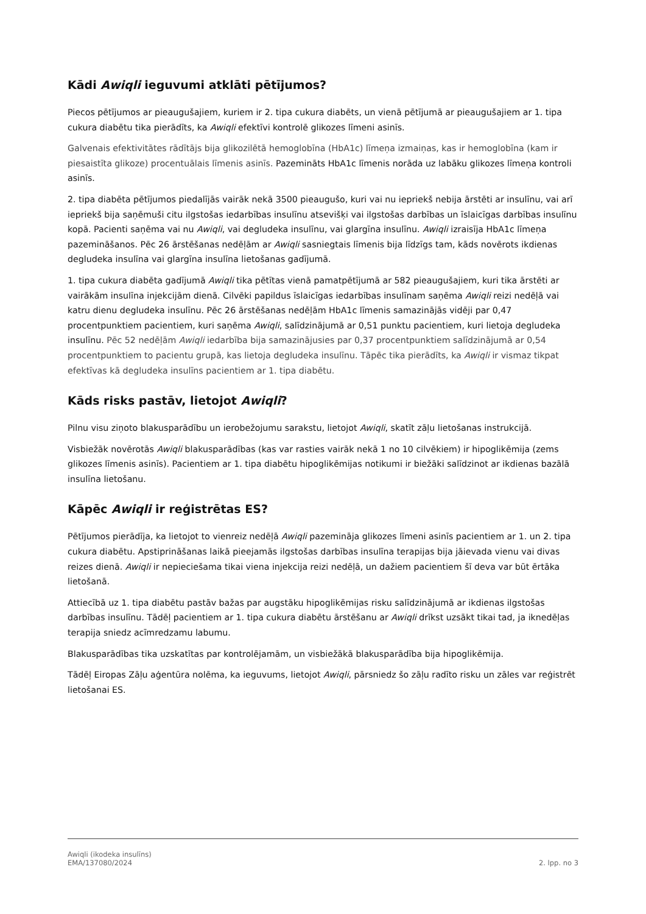Kādi Awiqli ieguvumi atklāti pētījumos?
Piecos pētījumos ar pieaugušajiem, kuriem ir 2. tipa cukura diabēts, un vienā pētījumā ar pieaugušajiem ar 1. tipa cukura diabētu tika pierādīts, ka Awiqli efektīvi kontrolē glikozes līmeni asinīs.
Galvenais efektivitātes rādītājs bija glikozilētā hemoglobīna (HbA1c) līmeņa izmaiņas, kas ir hemoglobīna (kam ir piesaistīta glikoze) procentuālais līmenis asinīs. Pazemināts HbA1c līmenis norāda uz labāku glikozes līmeņa kontroli asinīs.
2. tipa diabēta pētījumos piedalījās vairāk nekā 3500 pieaugušo, kuri vai nu iepriekš nebija ārstēti ar insulīnu, vai arī iepriekš bija saņēmuši citu ilgstošas iedarbības insulīnu atsevišķi vai ilgstošas darbības un īslaicīgas darbības insulīnu kopā. Pacienti saņēma vai nu Awiqli, vai degludeka insulīnu, vai glargīna insulīnu. Awiqli izraisīja HbA1c līmeņa pazemināšanos. Pēc 26 ārstēšanas nedēļām ar Awiqli sasniegtais līmenis bija līdzīgs tam, kāds novērots ikdienas degludeka insulīna vai glargīna insulīna lietošanas gadījumā.
1. tipa cukura diabēta gadījumā Awiqli tika pētītas vienā pamatpētījumā ar 582 pieaugušajiem, kuri tika ārstēti ar vairākām insulīna injekcijām dienā. Cilvēki papildus īslaicīgas iedarbības insulīnam saņēma Awiqli reizi nedēļā vai katru dienu degludeka insulīnu. Pēc 26 ārstēšanas nedēļām HbA1c līmenis samazinājās vidēji par 0,47 procentpunktiem pacientiem, kuri saņēma Awiqli, salīdzinājumā ar 0,51 punktu pacientiem, kuri lietoja degludeka insulīnu. Pēc 52 nedēļām Awiqli iedarbība bija samazinājusies par 0,37 procentpunktiem salīdzinājumā ar 0,54 procentpunktiem to pacientu grupā, kas lietoja degludeka insulīnu. Tāpēc tika pierādīts, ka Awiqli ir vismaz tikpat efektīvas kā degludeka insulīns pacientiem ar 1. tipa diabētu.
Kāds risks pastāv, lietojot Awiqli?
Pilnu visu ziņoto blakusparādību un ierobežojumu sarakstu, lietojot Awiqli, skatīt zāļu lietošanas instrukcijā.
Visbiežāk novērotās Awiqli blakusparādības (kas var rasties vairāk nekā 1 no 10 cilvēkiem) ir hipoglikēmija (zems glikozes līmenis asinīs). Pacientiem ar 1. tipa diabētu hipoglikēmijas notikumi ir biežāki salīdzinot ar ikdienas bazālā insulīna lietošanu.
Kāpēc Awiqli ir reģistrētas ES?
Pētījumos pierādīja, ka lietojot to vienreiz nedēļā Awiqli pazemināja glikozes līmeni asinīs pacientiem ar 1. un 2. tipa cukura diabētu. Apstiprināšanas laikā pieejamās ilgstošas darbības insulīna terapijas bija jāievada vienu vai divas reizes dienā. Awiqli ir nepieciešama tikai viena injekcija reizi nedēļā, un dažiem pacientiem šī deva var būt ērtāka lietošanā.
Attiecībā uz 1. tipa diabētu pastāv bažas par augstāku hipoglikēmijas risku salīdzinājumā ar ikdienas ilgstošas darbības insulīnu. Tādēļ pacientiem ar 1. tipa cukura diabētu ārstēšanu ar Awiqli drīkst uzsākt tikai tad, ja iknedēļas terapija sniedz acīmredzamu labumu.
Blakusparādības tika uzskatītas par kontrolējamām, un visbiežākā blakusparādība bija hipoglikēmija.
Tādēļ Eiropas Zāļu aģentūra nolēma, ka ieguvums, lietojot Awiqli, pārsniedz šo zāļu radīto risku un zāles var reģistrēt lietošanai ES.
Awiqli (ikodeka insulīns)
EMA/137080/2024
2. lpp. no 3